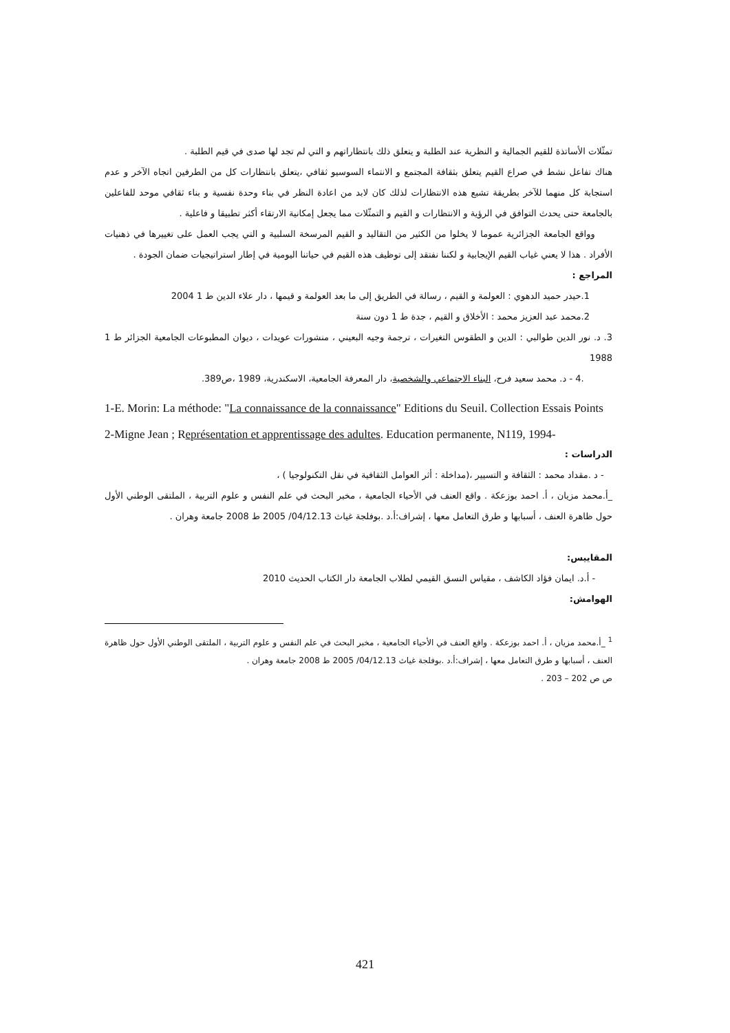تمثّلات الأساتذة للقيم الجمالية و النظرية عند الطلبة و يتعلق ذلك بانتظاراتهم و التي لم تجد لها صدى في قيم الطلبة .
هناك تفاعل نشط في صراع القيم يتعلق بثقافة المجتمع و الانتماء السوسيو ثقافي ،يتعلق بانتظارات كل من الطرفين اتجاه الآخر و عدم استجابة كل منهما للآخر بطريقة تشبع هذه الانتظارات لذلك كان لابد من اعادة النظر في بناء وحدة نفسية و بناء ثقافي موحد للفاعلين بالجامعة حتى يحدث التوافق في الرؤية و الانتظارات و القيم و التمثّلات مما يجعل إمكانية الارتقاء أكثر تطبيقا و فاعلية .
وواقع الجامعة الجزائرية عموما لا يخلوا من الكثير من التقاليد و القيم المرسخة السلبية و التي يجب العمل على تغييرها في ذهنيات الأفراد . هذا لا يعني غياب القيم الإيجابية و لكننا نفتقد إلى توظيف هذه القيم في حياتنا اليومية في إطار استراتيجيات ضمان الجودة .
المراجع :
1.حيدر حميد الدهوي : العولمة و القيم ، رسالة في الطريق إلى ما بعد العولمة و قيمها ، دار علاء الدين ط 1 2004
2.محمد عبد العزيز محمد : الأخلاق و القيم ، جدة ط 1 دون سنة
3. د. نور الدين طوالبي : الدين و الطقوس التغيرات ، ترجمة وجيه البعيني ، منشورات عويدات ، ديوان المطبوعات الجامعية الجزائر ط 1 1988
.4 - د. محمد سعيد فرح، البناء الاجتماعي والشخصية، دار المعرفة الجامعية، الاسكندرية، 1989 ،ص389.
1-E. Morin: La méthode: "La connaissance de la connaissance" Editions du Seuil. Collection Essais Points
2-Migne Jean ; Représentation et apprentissage des adultes. Education permanente, N119, 1994-
الدراسات :
- د .مقداد محمد : الثقافة و التسيير ،(مداخلة : أثر العوامل الثقافية في نقل التكنولوجيا ) ،
_أ.محمد مزيان ، أ. احمد بوزعكة . واقع العنف في الأحياء الجامعية ، مخبر البحث في علم النفس و علوم التربية ، الملتقى الوطني الأول حول ظاهرة العنف ، أسبابها و طرق التعامل معها ، إشراف:أ.د .بوفلجة غياث 04/12.13/ 2005 ط 2008 جامعة وهران .
المقاييس:
- أ.د. ايمان فؤاد الكاشف ، مقياس النسق القيمي لطلاب الجامعة دار الكتاب الحديث 2010
الهوامش:
<sup>1</sup> _أ.محمد مزيان ، أ. احمد بوزعكة . واقع العنف في الأحياء الجامعية ، مخبر البحث في علم النفس و علوم التربية ، الملتقى الوطني الأول حول ظاهرة العنف ، أسبابها و طرق التعامل معها ، إشراف:أ.د .بوفلجة غياث 04/12.13/ 2005 ط 2008 جامعة وهران .
ص ص 202 – 203 .
421